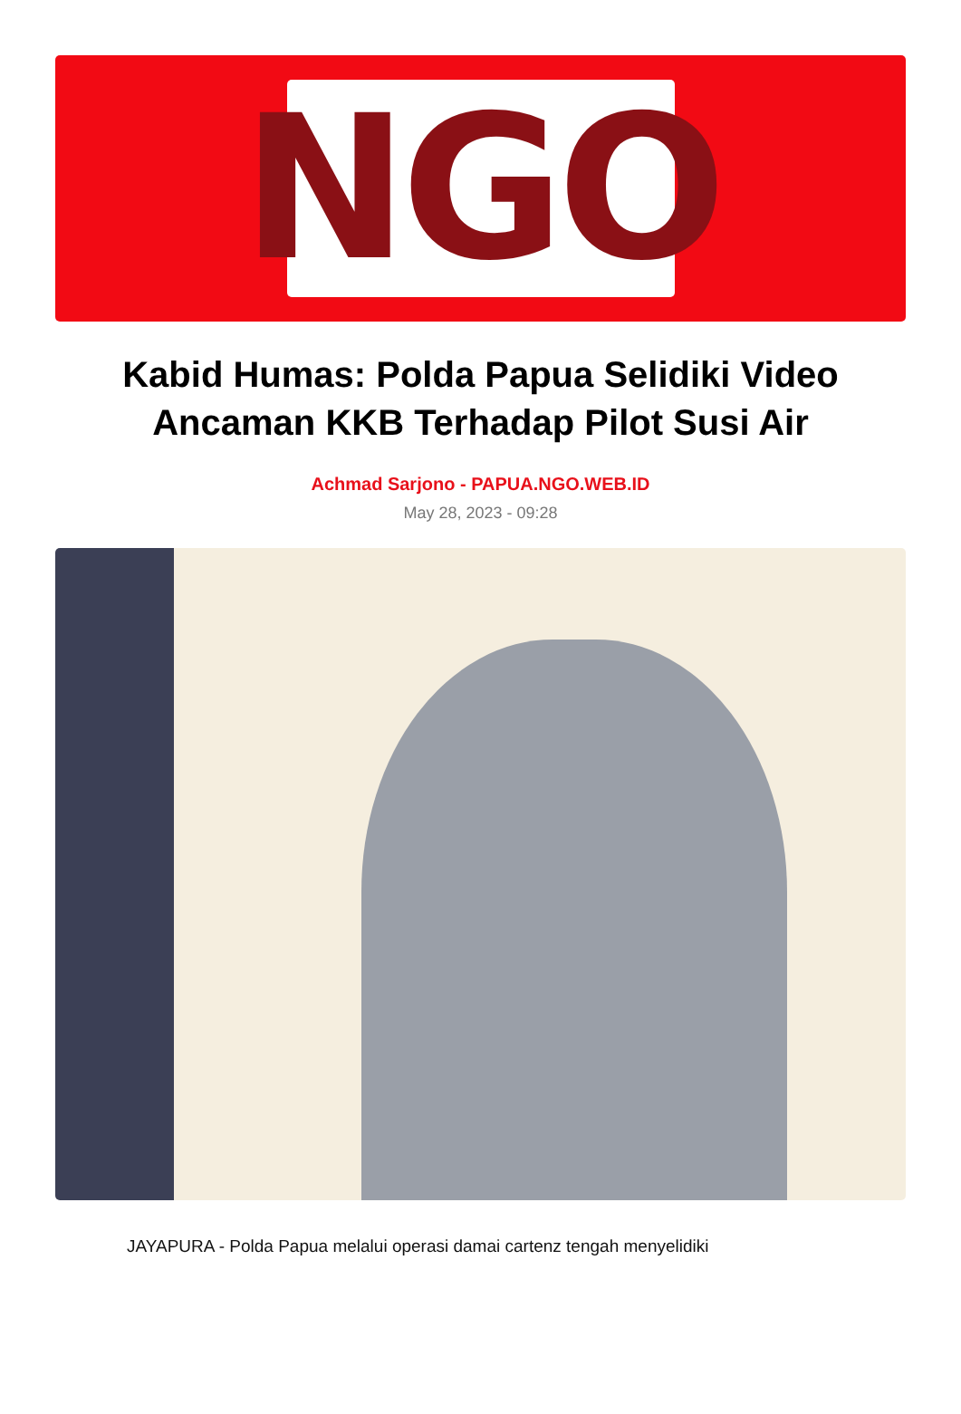NGO
Kabid Humas: Polda Papua Selidiki Video Ancaman KKB Terhadap Pilot Susi Air
Achmad Sarjono - PAPUA.NGO.WEB.ID
May 28, 2023 - 09:28
JAYAPURA - Polda Papua melalui operasi damai cartenz tengah menyelidiki